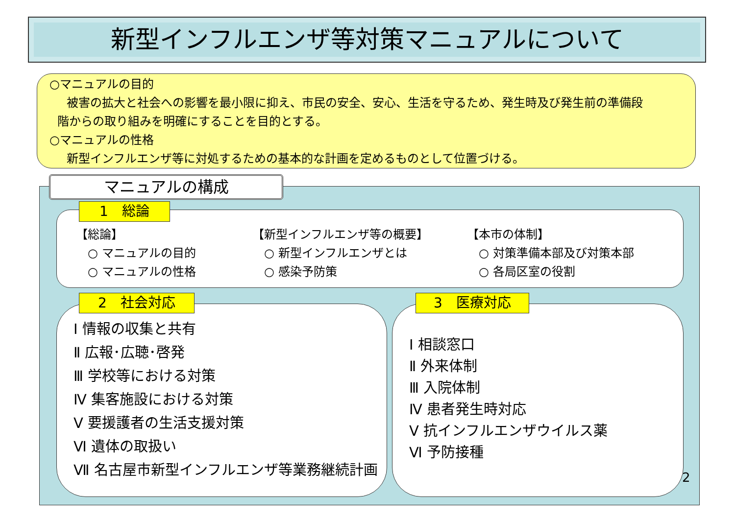新型インフルエンザ等対策マニュアルについて
○マニュアルの目的
被害の拡大と社会への影響を最小限に抑え、市民の安全、安心、生活を守るため、発生時及び発生前の準備段
階からの取り組みを明確にすることを目的とする。
○マニュアルの性格
新型インフルエンザ等に対処するための基本的な計画を定めるものとして位置づける。
マニュアルの構成
1　総論
【総論】
　○ マニュアルの目的
　○ マニュアルの性格
【新型インフルエンザ等の概要】
　○ 新型インフルエンザとは
　○ 感染予防策
【本市の体制】
　○ 対策準備本部及び対策本部
　○ 各局区室の役割
2　社会対応
Ⅰ 情報の収集と共有
Ⅱ 広報･広聴･啓発
Ⅲ 学校等における対策
Ⅳ 集客施設における対策
Ⅴ 要援護者の生活支援対策
Ⅵ 遺体の取扱い
Ⅶ 名古屋市新型インフルエンザ等業務継続計画
3　医療対応
Ⅰ 相談窓口
Ⅱ 外来体制
Ⅲ 入院体制
Ⅳ 患者発生時対応
Ⅴ 抗インフルエンザウイルス薬
Ⅵ 予防接種
2